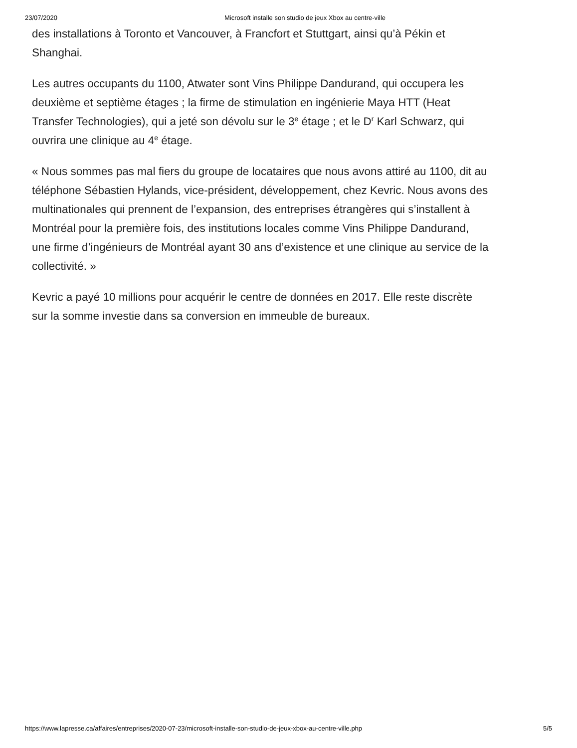23/07/2020 Microsoft installe son studio de jeux Xbox au centre-ville
des installations à Toronto et Vancouver, à Francfort et Stuttgart, ainsi qu’à Pékin et Shanghai.
Les autres occupants du 1100, Atwater sont Vins Philippe Dandurand, qui occupera les deuxième et septième étages ; la firme de stimulation en ingénierie Maya HTT (Heat Transfer Technologies), qui a jeté son dévolu sur le 3<sup>e</sup> étage ; et le D<sup>r</sup> Karl Schwarz, qui ouvrira une clinique au 4<sup>e</sup> étage.
« Nous sommes pas mal fiers du groupe de locataires que nous avons attiré au 1100, dit au téléphone Sébastien Hylands, vice-président, développement, chez Kevric. Nous avons des multinationales qui prennent de l’expansion, des entreprises étrangères qui s’installent à Montréal pour la première fois, des institutions locales comme Vins Philippe Dandurand, une firme d’ingénieurs de Montréal ayant 30 ans d’existence et une clinique au service de la collectivité. »
Kevric a payé 10 millions pour acquérir le centre de données en 2017. Elle reste discrète sur la somme investie dans sa conversion en immeuble de bureaux.
https://www.lapresse.ca/affaires/entreprises/2020-07-23/microsoft-installe-son-studio-de-jeux-xbox-au-centre-ville.php 5/5